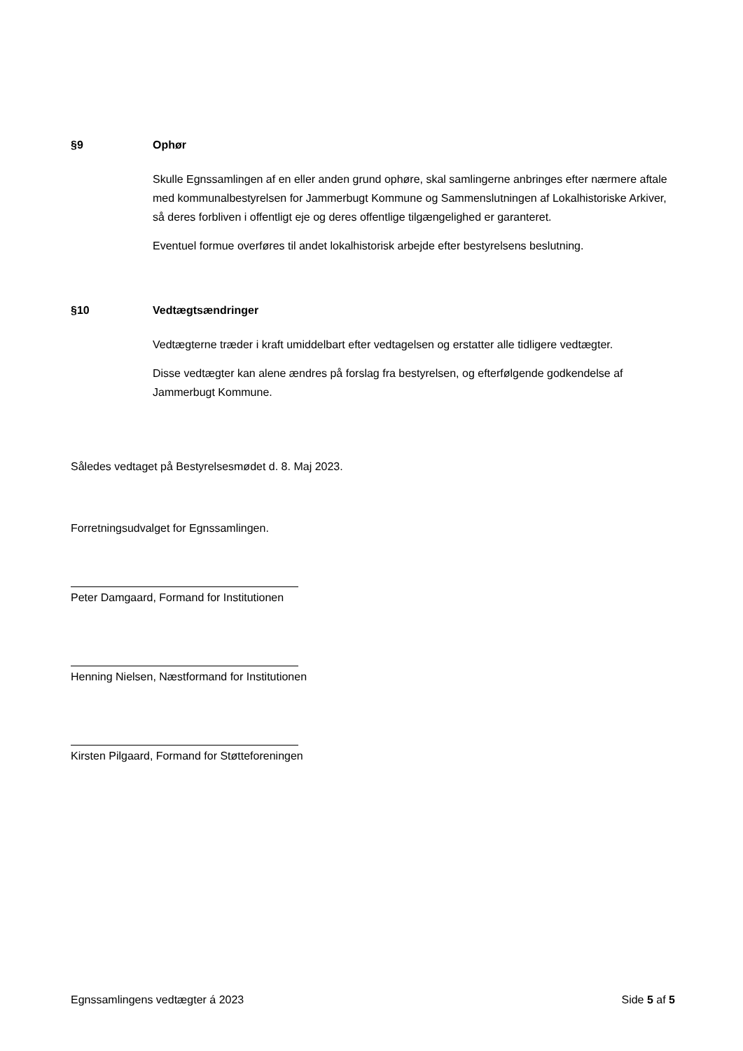§9 Ophør
Skulle Egnssamlingen af en eller anden grund ophøre, skal samlingerne anbringes efter nærmere aftale med kommunalbestyrelsen for Jammerbugt Kommune og Sammenslutningen af Lokalhistoriske Arkiver, så deres forbliven i offentligt eje og deres offentlige tilgængelighed er garanteret.
Eventuel formue overføres til andet lokalhistorisk arbejde efter bestyrelsens beslutning.
§10 Vedtægtsændringer
Vedtægterne træder i kraft umiddelbart efter vedtagelsen og erstatter alle tidligere vedtægter.
Disse vedtægter kan alene ændres på forslag fra bestyrelsen, og efterfølgende godkendelse af Jammerbugt Kommune.
Således vedtaget på Bestyrelsesmødet d. 8. Maj 2023.
Forretningsudvalget for Egnssamlingen.
Peter Damgaard, Formand for Institutionen
Henning Nielsen, Næstformand for Institutionen
Kirsten Pilgaard, Formand for Støtteforeningen
Egnssamlingens vedtægter á 2023 Side 5 af 5